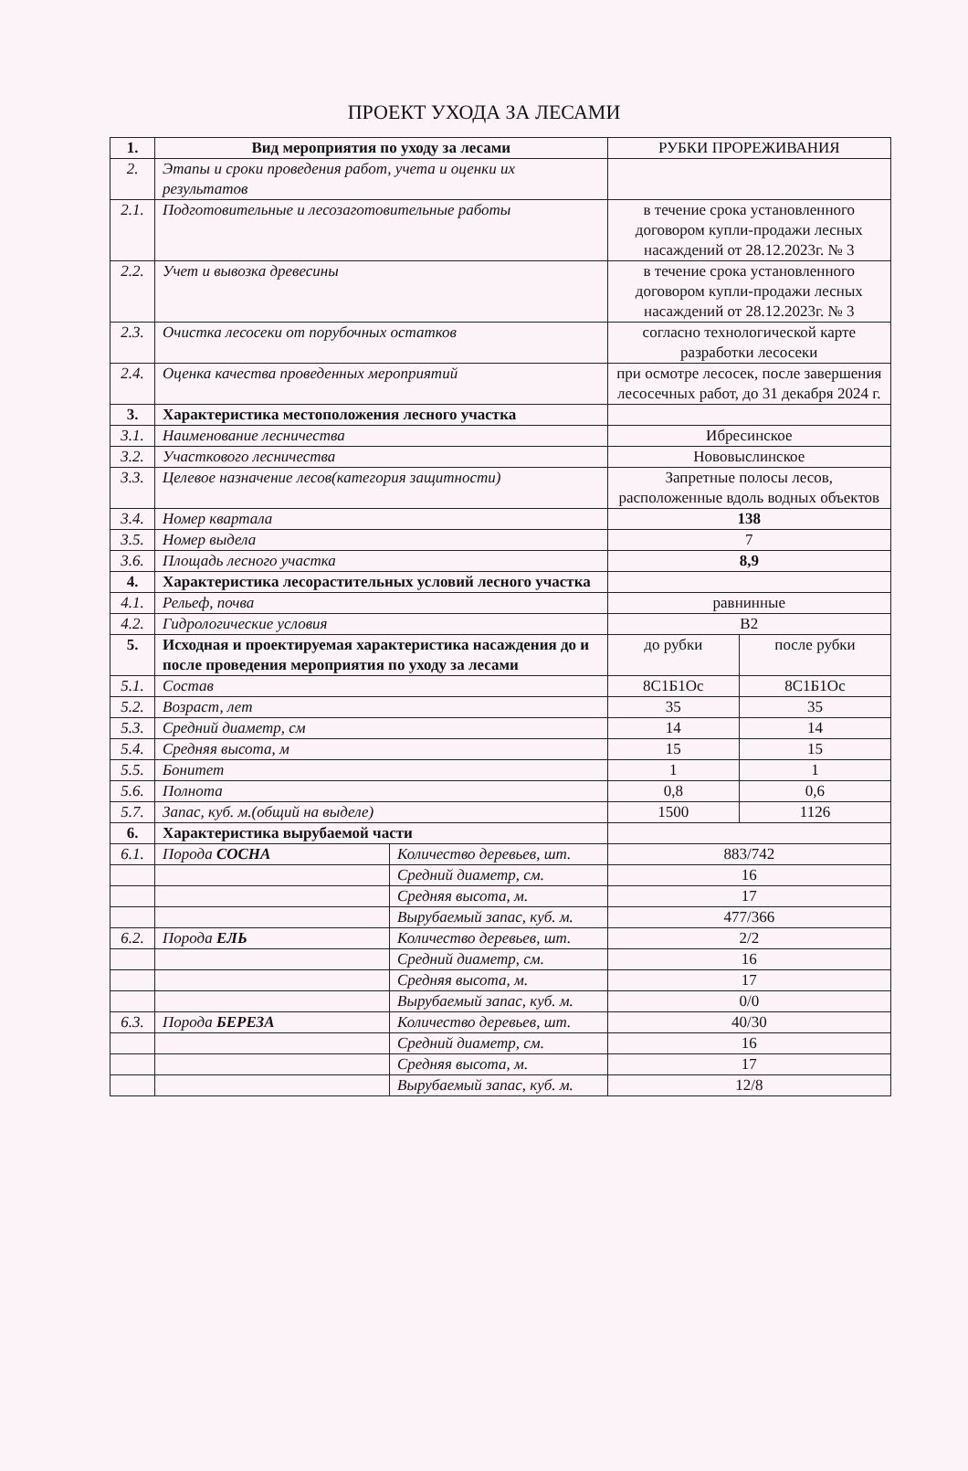ПРОЕКТ УХОДА ЗА ЛЕСАМИ
| 1. | Вид мероприятия по уходу за лесами | | РУБКИ ПРОРЕЖИВАНИЯ | |
| 2. | Этапы и сроки проведения работ, учета и оценки их результатов | | | |
| 2.1. | Подготовительные и лесозаготовительные работы | | в течение срока установленного договором купли-продажи лесных насаждений от 28.12.2023г. № 3 | |
| 2.2. | Учет и вывозка древесины | | в течение срока установленного договором купли-продажи лесных насаждений от 28.12.2023г. № 3 | |
| 2.3. | Очистка лесосеки от порубочных остатков | | согласно технологической карте разработки лесосеки | |
| 2.4. | Оценка качества проведенных мероприятий | | при осмотре лесосек, после завершения лесосечных работ, до 31 декабря 2024 г. | |
| 3. | Характеристика местоположения лесного участка | | | |
| 3.1. | Наименование лесничества | | Ибресинское | |
| 3.2. | Участкового лесничества | | Нововыслинское | |
| 3.3. | Целевое назначение лесов(категория защитности) | | Запретные полосы лесов, расположенные вдоль водных объектов | |
| 3.4. | Номер квартала | | 138 | |
| 3.5. | Номер выдела | | 7 | |
| 3.6. | Площадь лесного участка | | 8,9 | |
| 4. | Характеристика лесорастительных условий лесного участка | | | |
| 4.1. | Рельеф, почва | | равнинные | |
| 4.2. | Гидрологические условия | | В2 | |
| 5. | Исходная и проектируемая характеристика насаждения до и после проведения мероприятия по уходу за лесами | | до рубки | после рубки |
| 5.1. | Состав | | 8С1Б1Ос | 8С1Б1Ос |
| 5.2. | Возраст, лет | | 35 | 35 |
| 5.3. | Средний диаметр, см | | 14 | 14 |
| 5.4. | Средняя высота, м | | 15 | 15 |
| 5.5. | Бонитет | | 1 | 1 |
| 5.6. | Полнота | | 0,8 | 0,6 |
| 5.7. | Запас, куб. м.(общий на выделе) | | 1500 | 1126 |
| 6. | Характеристика вырубаемой части | | | |
| 6.1. | Порода СОСНА | Количество деревьев, шт. | 883/742 | |
| | | Средний диаметр, см. | 16 | |
| | | Средняя высота, м. | 17 | |
| | | Вырубаемый запас, куб. м. | 477/366 | |
| 6.2. | Порода ЕЛЬ | Количество деревьев, шт. | 2/2 | |
| | | Средний диаметр, см. | 16 | |
| | | Средняя высота, м. | 17 | |
| | | Вырубаемый запас, куб. м. | 0/0 | |
| 6.3. | Порода БЕРЕЗА | Количество деревьев, шт. | 40/30 | |
| | | Средний диаметр, см. | 16 | |
| | | Средняя высота, м. | 17 | |
| | | Вырубаемый запас, куб. м. | 12/8 | |